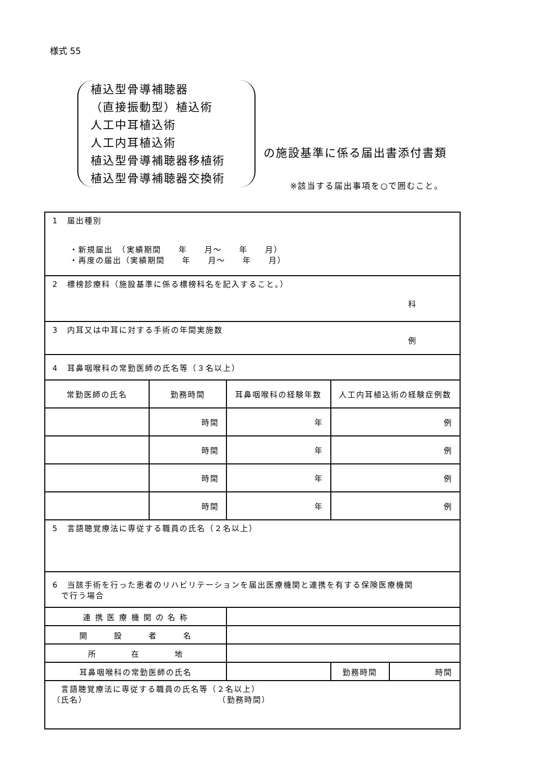様式 55
植込型骨導補聴器
（直接振動型）植込術
人工中耳植込術
人工内耳植込術
植込型骨導補聴器移植術
植込型骨導補聴器交換術
の施設基準に係る届出書添付書類
※該当する届出事項を○で囲むこと。
| 1 届出種別 ・新規届出 （実績期間 年 月～ 年 月） ・再度の届出（実績期間 年 月～ 年 月） | | | | |
| 2 標榜診療科（施設基準に係る標榜科名を記入すること。） 科 | | | | |
| 3 内耳又は中耳に対する手術の年間実施数 例 | | | | |
| 4 耳鼻咽喉科の常勤医師の氏名等（３名以上） | | | | |
| 常勤医師の氏名 | 勤務時間 | 耳鼻咽喉科の経験年数 | 人工内耳植込術の経験症例数 | |
| | 時間 | 年 | 例 | |
| | 時間 | 年 | 例 | |
| | 時間 | 年 | 例 | |
| | 時間 | 年 | 例 | |
| 5 言語聴覚療法に専従する職員の氏名（２名以上） | | | | |
| 6 当該手術を行った患者のリハビリテーションを届出医療機関と連携を有する保険医療機関 で行う場合 | | | | |
| 連 携 医 療 機 関 の 名 称 | | | | |
| 開 設 者 名 | | | | |
| 所 在 地 | | | | |
| 耳鼻咽喉科の常勤医師の氏名 | | | 勤務時間 | 時間 |
| 言語聴覚療法に専従する職員の氏名等（２名以上） （氏名） （勤務時間） | | | | |